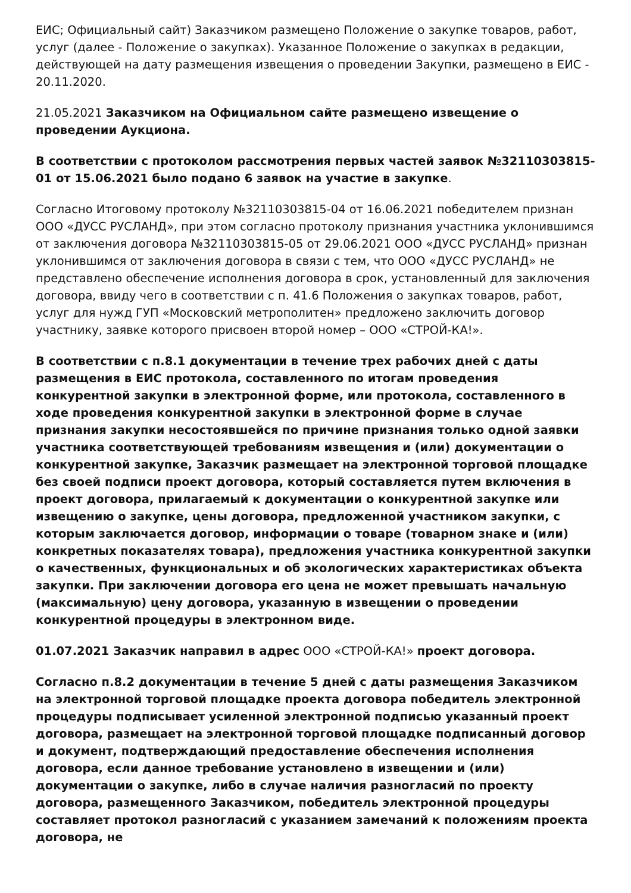ЕИС; Официальный сайт) Заказчиком размещено Положение о закупке товаров, работ, услуг (далее - Положение о закупках). Указанное Положение о закупках в редакции, действующей на дату размещения извещения о проведении Закупки, размещено в ЕИС - 20.11.2020.
21.05.2021 Заказчиком на Официальном сайте размещено извещение о проведении Аукциона.
В соответствии с протоколом рассмотрения первых частей заявок №32110303815-01 от 15.06.2021 было подано 6 заявок на участие в закупке.
Согласно Итоговому протоколу №32110303815-04 от 16.06.2021 победителем признан ООО «ДУСС РУСЛАНД», при этом согласно протоколу признания участника уклонившимся от заключения договора №32110303815-05 от 29.06.2021 ООО «ДУСС РУСЛАНД» признан уклонившимся от заключения договора в связи с тем, что ООО «ДУСС РУСЛАНД» не представлено обеспечение исполнения договора в срок, установленный для заключения договора, ввиду чего в соответствии с п. 41.6 Положения о закупках товаров, работ, услуг для нужд ГУП «Московский метрополитен» предложено заключить договор участнику, заявке которого присвоен второй номер – ООО «СТРОЙ-КА!».
В соответствии с п.8.1 документации в течение трех рабочих дней с даты размещения в ЕИС протокола, составленного по итогам проведения конкурентной закупки в электронной форме, или протокола, составленного в ходе проведения конкурентной закупки в электронной форме в случае признания закупки несостоявшейся по причине признания только одной заявки участника соответствующей требованиям извещения и (или) документации о конкурентной закупке, Заказчик размещает на электронной торговой площадке без своей подписи проект договора, который составляется путем включения в проект договора, прилагаемый к документации о конкурентной закупке или извещению о закупке, цены договора, предложенной участником закупки, с которым заключается договор, информации о товаре (товарном знаке и (или) конкретных показателях товара), предложения участника конкурентной закупки о качественных, функциональных и об экологических характеристиках объекта закупки. При заключении договора его цена не может превышать начальную (максимальную) цену договора, указанную в извещении о проведении конкурентной процедуры в электронном виде.
01.07.2021 Заказчик направил в адрес ООО «СТРОЙ-КА!» проект договора.
Согласно п.8.2 документации в течение 5 дней с даты размещения Заказчиком на электронной торговой площадке проекта договора победитель электронной процедуры подписывает усиленной электронной подписью указанный проект договора, размещает на электронной торговой площадке подписанный договор и документ, подтверждающий предоставление обеспечения исполнения договора, если данное требование установлено в извещении и (или) документации о закупке, либо в случае наличия разногласий по проекту договора, размещенного Заказчиком, победитель электронной процедуры составляет протокол разногласий с указанием замечаний к положениям проекта договора, не